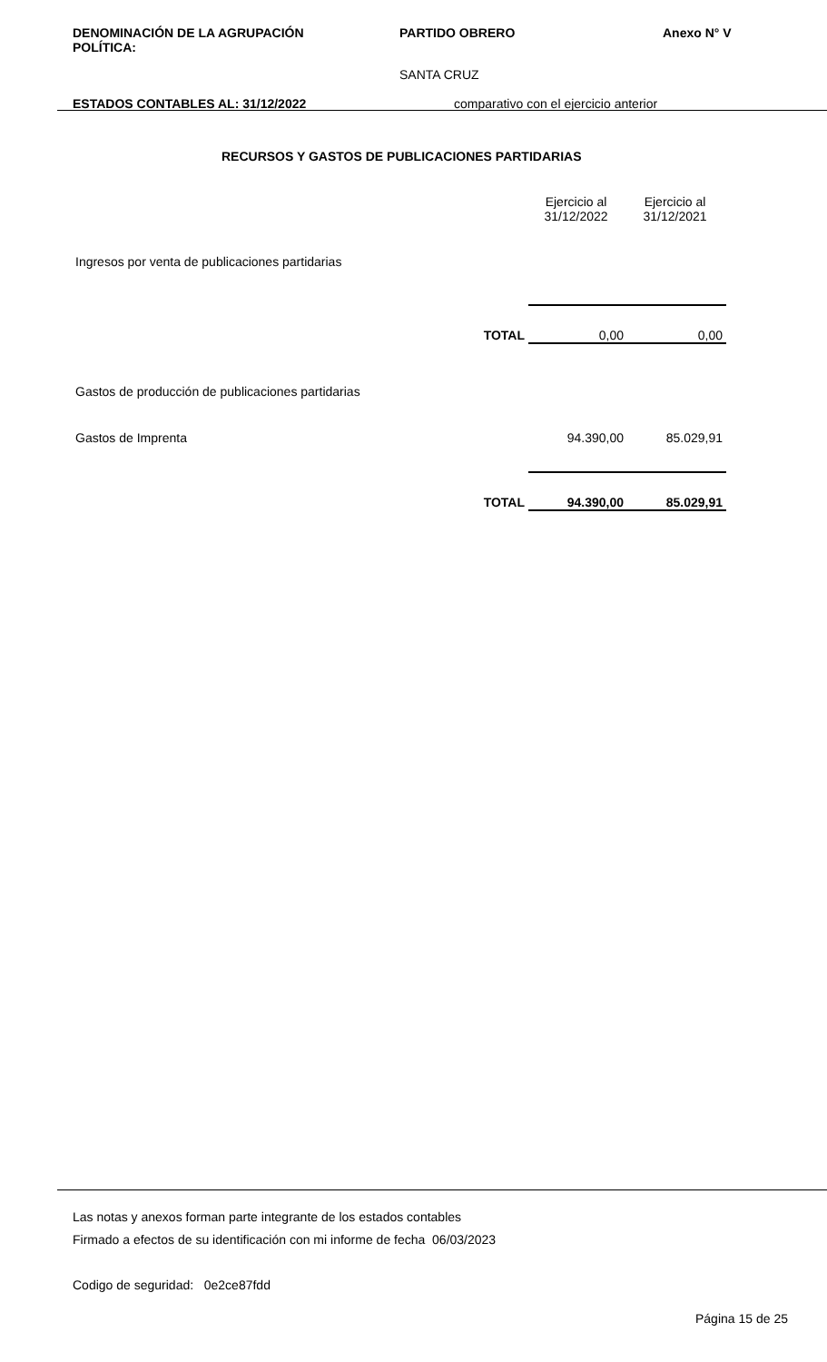DENOMINACIÓN DE LA AGRUPACIÓN
POLÍTICA:
PARTIDO OBRERO Anexo N° V
SANTA CRUZ
ESTADOS CONTABLES AL: 31/12/2022 comparativo con el ejercicio anterior
RECURSOS Y GASTOS DE PUBLICACIONES PARTIDARIAS
| | | Ejercicio al 31/12/2022 | Ejercicio al 31/12/2021 |
| Ingresos por venta de publicaciones partidarias | | | |
| | TOTAL | 0,00 | 0,00 |
| Gastos de producción de publicaciones partidarias | | | |
| Gastos de Imprenta | | 94.390,00 | 85.029,91 |
| | TOTAL | 94.390,00 | 85.029,91 |
Las notas y anexos forman parte integrante de los estados contables
Firmado a efectos de su identificación con mi informe de fecha 06/03/2023
Codigo de seguridad: 0e2ce87fdd
Página 15 de 25